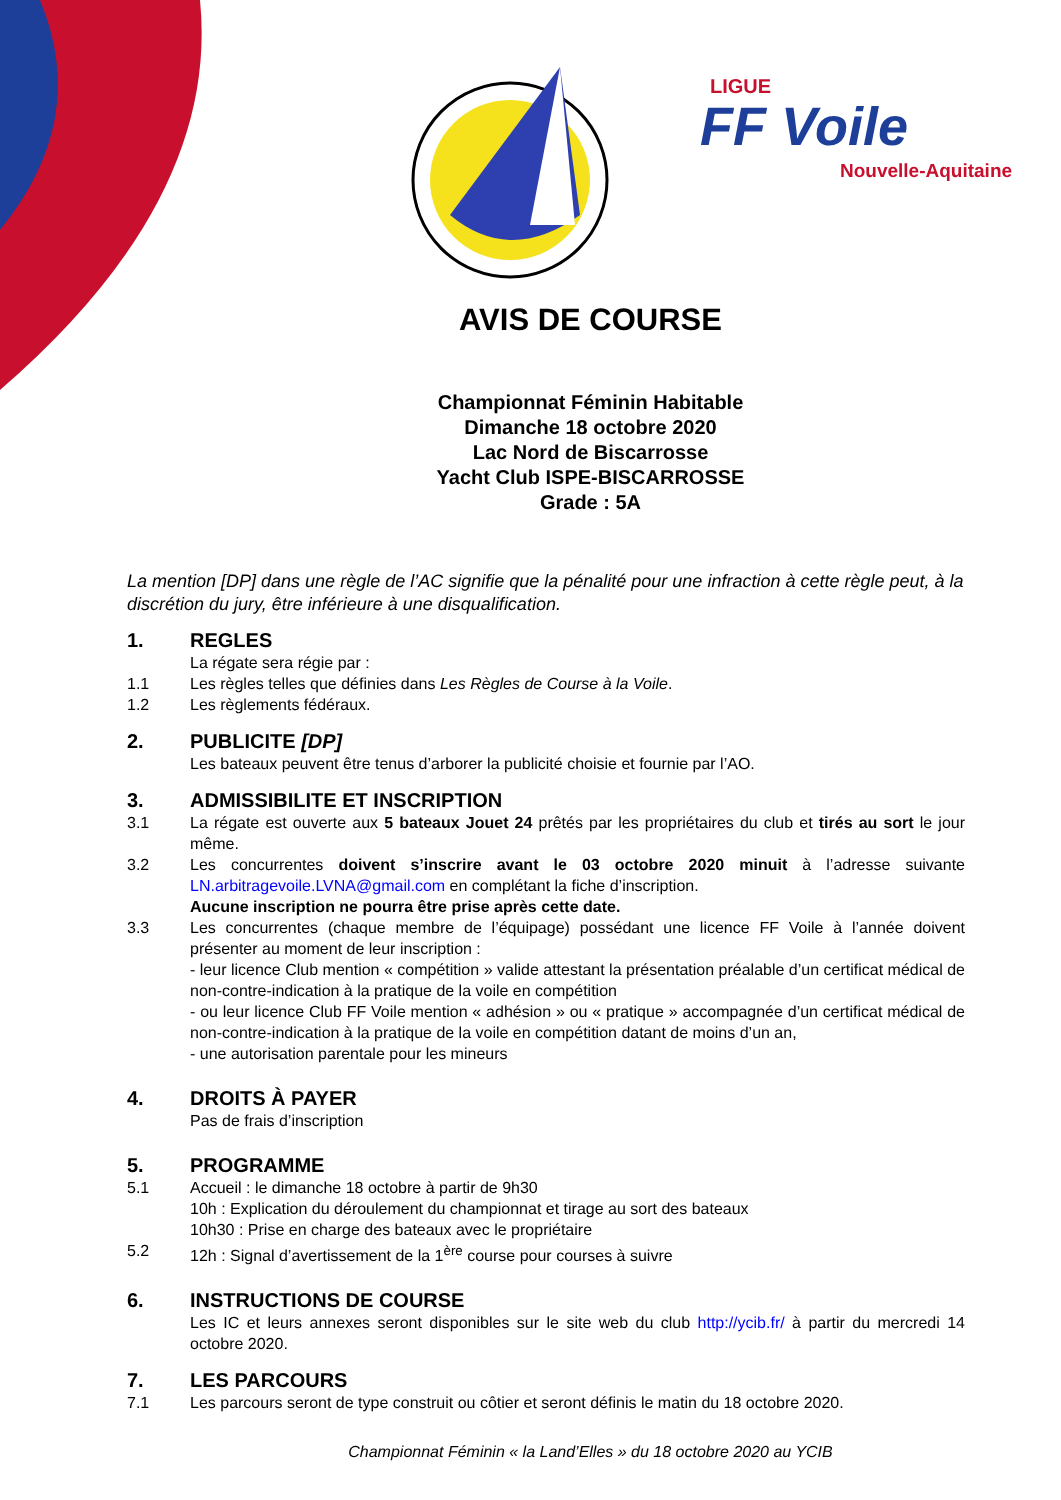LIGUE
FF Voile
Nouvelle-Aquitaine
AVIS DE COURSE
Championnat Féminin Habitable
Dimanche 18 octobre 2020
Lac Nord de Biscarrosse
Yacht Club ISPE-BISCARROSSE
Grade : 5A
La mention [DP] dans une règle de l’AC signifie que la pénalité pour une infraction à cette règle peut, à la discrétion du jury, être inférieure à une disqualification.
1. REGLES
La régate sera régie par :
1.1 Les règles telles que définies dans Les Règles de Course à la Voile.
1.2 Les règlements fédéraux.
2. PUBLICITE [DP]
Les bateaux peuvent être tenus d’arborer la publicité choisie et fournie par l’AO.
3. ADMISSIBILITE ET INSCRIPTION
3.1 La régate est ouverte aux 5 bateaux Jouet 24 prêtés par les propriétaires du club et tirés au sort le jour même.
3.2 Les concurrentes doivent s’inscrire avant le 03 octobre 2020 minuit à l’adresse suivante LN.arbitragevoile.LVNA@gmail.com en complétant la fiche d’inscription.
Aucune inscription ne pourra être prise après cette date.
3.3 Les concurrentes (chaque membre de l’équipage) possédant une licence FF Voile à l’année doivent présenter au moment de leur inscription :
- leur licence Club mention « compétition » valide attestant la présentation préalable d’un certificat médical de non-contre-indication à la pratique de la voile en compétition
- ou leur licence Club FF Voile mention « adhésion » ou « pratique » accompagnée d’un certificat médical de non-contre-indication à la pratique de la voile en compétition datant de moins d’un an,
- une autorisation parentale pour les mineurs
4. DROITS À PAYER
Pas de frais d’inscription
5. PROGRAMME
5.1 Accueil : le dimanche 18 octobre à partir de 9h30
10h : Explication du déroulement du championnat et tirage au sort des bateaux
10h30 : Prise en charge des bateaux avec le propriétaire
5.2 12h : Signal d’avertissement de la 1<sup>ère</sup> course pour courses à suivre
6. INSTRUCTIONS DE COURSE
Les IC et leurs annexes seront disponibles sur le site web du club http://ycib.fr/ à partir du mercredi 14 octobre 2020.
7. LES PARCOURS
7.1 Les parcours seront de type construit ou côtier et seront définis le matin du 18 octobre 2020.
Championnat Féminin « la Land’Elles » du 18 octobre 2020 au YCIB